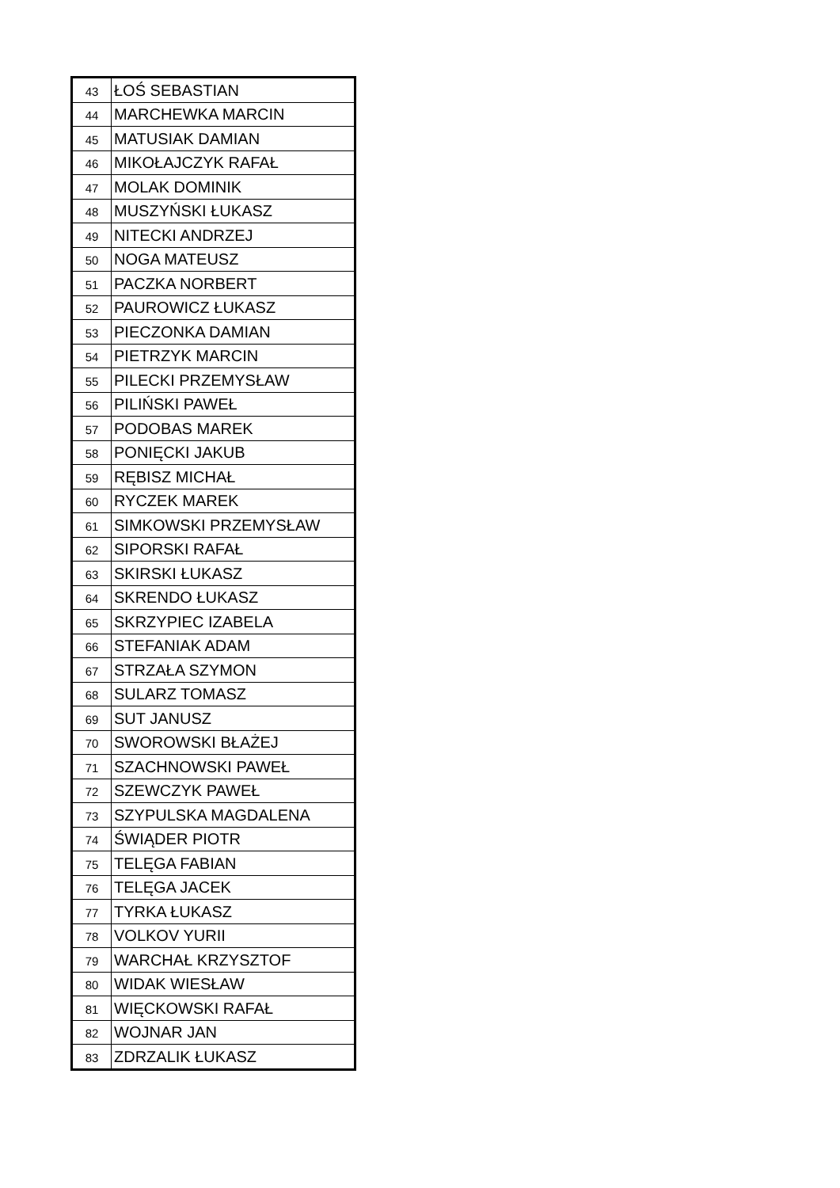| 43 | ŁOŚ SEBASTIAN |
| 44 | MARCHEWKA MARCIN |
| 45 | MATUSIAK DAMIAN |
| 46 | MIKOŁAJCZYK RAFAŁ |
| 47 | MOLAK DOMINIK |
| 48 | MUSZYŃSKI ŁUKASZ |
| 49 | NITECKI ANDRZEJ |
| 50 | NOGA MATEUSZ |
| 51 | PACZKA NORBERT |
| 52 | PAUROWICZ ŁUKASZ |
| 53 | PIECZONKA DAMIAN |
| 54 | PIETRZYK MARCIN |
| 55 | PILECKI PRZEMYSŁAW |
| 56 | PILIŃSKI PAWEŁ |
| 57 | PODOBAS MAREK |
| 58 | PONIĘCKI JAKUB |
| 59 | RĘBISZ MICHAŁ |
| 60 | RYCZEK MAREK |
| 61 | SIMKOWSKI PRZEMYSŁAW |
| 62 | SIPORSKI RAFAŁ |
| 63 | SKIRSKI ŁUKASZ |
| 64 | SKRENDO ŁUKASZ |
| 65 | SKRZYPIEC IZABELA |
| 66 | STEFANIAK ADAM |
| 67 | STRZAŁA SZYMON |
| 68 | SULARZ TOMASZ |
| 69 | SUT JANUSZ |
| 70 | SWOROWSKI BŁAŻEJ |
| 71 | SZACHNOWSKI PAWEŁ |
| 72 | SZEWCZYK PAWEŁ |
| 73 | SZYPULSKA MAGDALENA |
| 74 | ŚWIĄDER PIOTR |
| 75 | TELĘGA FABIAN |
| 76 | TELĘGA JACEK |
| 77 | TYRKA ŁUKASZ |
| 78 | VOLKOV YURII |
| 79 | WARCHAŁ KRZYSZTOF |
| 80 | WIDAK WIESŁAW |
| 81 | WIĘCKOWSKI RAFAŁ |
| 82 | WOJNAR JAN |
| 83 | ZDRZALIK ŁUKASZ |